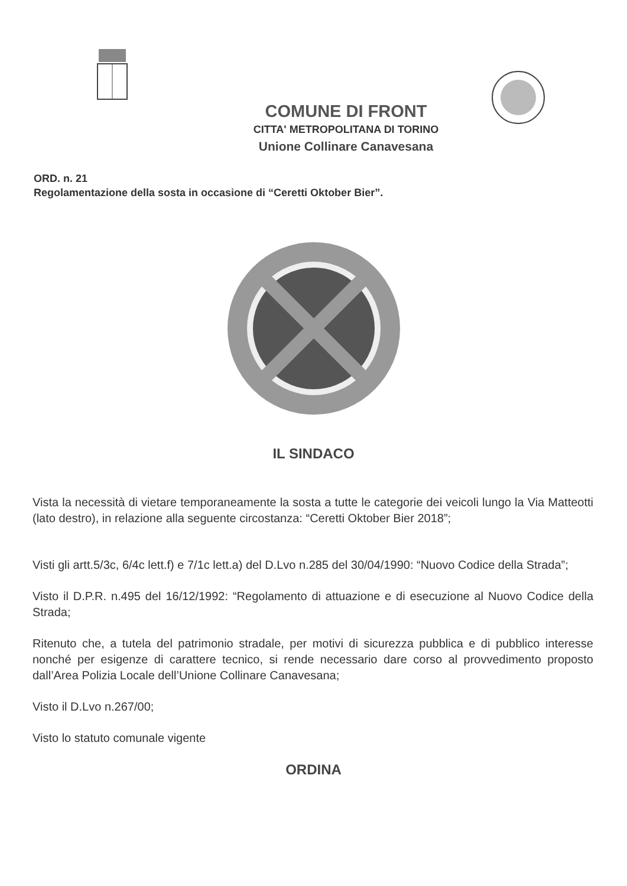COMUNE DI FRONT
CITTA' METROPOLITANA DI TORINO
Unione Collinare Canavesana
ORD. n. 21
Regolamentazione della sosta in occasione di “Ceretti Oktober Bier”.
IL SINDACO
Vista la necessità di vietare temporaneamente la sosta a tutte le categorie dei veicoli lungo la Via Matteotti (lato destro), in relazione alla seguente circostanza: “Ceretti Oktober Bier 2018”;
Visti gli artt.5/3c, 6/4c lett.f) e 7/1c lett.a) del D.Lvo n.285 del 30/04/1990: “Nuovo Codice della Strada”;
Visto il D.P.R. n.495 del 16/12/1992: “Regolamento di attuazione e di esecuzione al Nuovo Codice della Strada;
Ritenuto che, a tutela del patrimonio stradale, per motivi di sicurezza pubblica e di pubblico interesse nonché per esigenze di carattere tecnico, si rende necessario dare corso al provvedimento proposto dall’Area Polizia Locale dell’Unione Collinare Canavesana;
Visto il D.Lvo n.267/00;
Visto lo statuto comunale vigente
ORDINA